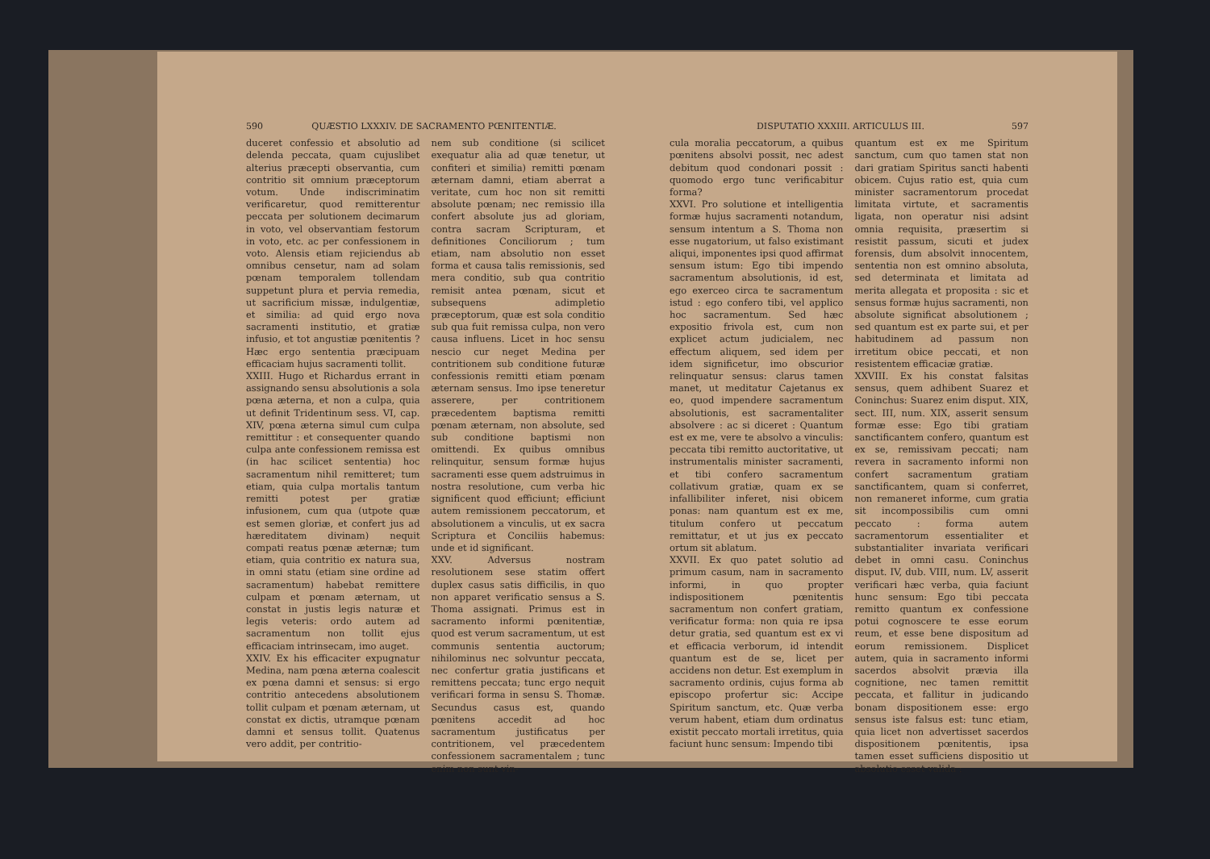590 QUÆSTIO LXXXIV. DE SACRAMENTO PŒNITENTIÆ.
duceret confessio et absolutio ad delenda peccata, quam cujuslibet alterius præcepti observantia, cum contritio sit omnium præceptorum votum. Unde indiscriminatim verificaretur, quod remitterentur peccata per solutionem decimarum in voto, vel observantiam festorum in voto, etc. ac per confessionem in voto. Alensis etiam rejiciendus ab omnibus censetur, nam ad solam pœnam temporalem tollendam suppetunt plura et pervia remedia, ut sacrificium missæ, indulgentiæ, et similia: ad quid ergo nova sacramenti institutio, et gratiæ infusio, et tot angustiæ pœnitentis ? Hæc ergo sententia præcipuam efficaciam hujus sacramenti tollit.
XXIII. Hugo et Richardus errant in assignando sensu absolutionis a sola pœna æterna, et non a culpa, quia ut definit Tridentinum sess. VI, cap. XIV, pœna æterna simul cum culpa remittitur : et consequenter quando culpa ante confessionem remissa est (in hac scilicet sententia) hoc sacramentum nihil remitteret; tum etiam, quia culpa mortalis tantum remitti potest per gratiæ infusionem, cum qua (utpote quæ est semen gloriæ, et confert jus ad hæreditatem divinam) nequit compati reatus pœnæ æternæ; tum etiam, quia contritio ex natura sua, in omni statu (etiam sine ordine ad sacramentum) habebat remittere culpam et pœnam æternam, ut constat in justis legis naturæ et legis veteris: ordo autem ad sacramentum non tollit ejus efficaciam intrinsecam, imo auget.
XXIV. Ex his efficaciter expugnatur Medina, nam pœna æterna coalescit ex pœna damni et sensus: si ergo contritio antecedens absolutionem tollit culpam et pœnam æternam, ut constat ex dictis, utramque pœnam damni et sensus tollit. Quatenus vero addit, per contritio-
nem sub conditione (si scilicet exequatur alia ad quæ tenetur, ut confiteri et similia) remitti pœnam æternam damni, etiam aberrat a veritate, cum hoc non sit remitti absolute pœnam; nec remissio illa confert absolute jus ad gloriam, contra sacram Scripturam, et definitiones Conciliorum ; tum etiam, nam absolutio non esset forma et causa talis remissionis, sed mera conditio, sub qua contritio remisit antea pœnam, sicut et subsequens adimpletio præceptorum, quæ est sola conditio sub qua fuit remissa culpa, non vero causa influens. Licet in hoc sensu nescio cur neget Medina per contritionem sub conditione futuræ confessionis remitti etiam pœnam æternam sensus. Imo ipse teneretur asserere, per contritionem præcedentem baptisma remitti pœnam æternam, non absolute, sed sub conditione baptismi non omittendi. Ex quibus omnibus relinquitur, sensum formæ hujus sacramenti esse quem adstruimus in nostra resolutione, cum verba hic significent quod efficiunt; efficiunt autem remissionem peccatorum, et absolutionem a vinculis, ut ex sacra Scriptura et Conciliis habemus: unde et id significant.
XXV. Adversus nostram resolutionem sese statim offert duplex casus satis difficilis, in quo non apparet verificatio sensus a S. Thoma assignati. Primus est in sacramento informi pœnitentiæ, quod est verum sacramentum, ut est communis sententia auctorum; nihilominus nec solvuntur peccata, nec confertur gratia justificans et remittens peccata; tunc ergo nequit verificari forma in sensu S. Thomæ. Secundus casus est, quando pœnitens accedit ad hoc sacramentum justificatus per contritionem, vel præcedentem confessionem sacramentalem ; tunc enim non sunt vin-
DISPUTATIO XXXIII. ARTICULUS III. 597
cula moralia peccatorum, a quibus pœnitens absolvi possit, nec adest debitum quod condonari possit : quomodo ergo tunc verificabitur forma?
XXVI. Pro solutione et intelligentia formæ hujus sacramenti notandum, sensum intentum a S. Thoma non esse nugatorium, ut falso existimant aliqui, imponentes ipsi quod affirmat sensum istum: Ego tibi impendo sacramentum absolutionis, id est, ego exerceo circa te sacramentum istud : ego confero tibi, vel applico hoc sacramentum. Sed hæc expositio frivola est, cum non explicet actum judicialem, nec effectum aliquem, sed idem per idem significetur, imo obscurior relinquatur sensus: clarus tamen manet, ut meditatur Cajetanus ex eo, quod impendere sacramentum absolutionis, est sacramentaliter absolvere : ac si diceret : Quantum est ex me, vere te absolvo a vinculis: peccata tibi remitto auctoritative, ut instrumentalis minister sacramenti, et tibi confero sacramentum collativum gratiæ, quam ex se infallibiliter inferet, nisi obicem ponas: nam quantum est ex me, titulum confero ut peccatum remittatur, et ut jus ex peccato ortum sit ablatum.
XXVII. Ex quo patet solutio ad primum casum, nam in sacramento informi, in quo propter indispositionem pœnitentis sacramentum non confert gratiam, verificatur forma: non quia re ipsa detur gratia, sed quantum est ex vi et efficacia verborum, id intendit quantum est de se, licet per accidens non detur. Est exemplum in sacramento ordinis, cujus forma ab episcopo profertur sic: Accipe Spiritum sanctum, etc. Quæ verba verum habent, etiam dum ordinatus existit peccato mortali irretitus, quia faciunt hunc sensum: Impendo tibi
quantum est ex me Spiritum sanctum, cum quo tamen stat non dari gratiam Spiritus sancti habenti obicem. Cujus ratio est, quia cum minister sacramentorum procedat limitata virtute, et sacramentis ligata, non operatur nisi adsint omnia requisita, præsertim si resistit passum, sicuti et judex forensis, dum absolvit innocentem, sententia non est omnino absoluta, sed determinata et limitata ad merita allegata et proposita : sic et sensus formæ hujus sacramenti, non absolute significat absolutionem ; sed quantum est ex parte sui, et per habitudinem ad passum non irretitum obice peccati, et non resistentem efficaciæ gratiæ.
XXVIII. Ex his constat falsitas sensus, quem adhibent Suarez et Coninchus: Suarez enim disput. XIX, sect. III, num. XIX, asserit sensum formæ esse: Ego tibi gratiam sanctificantem confero, quantum est ex se, remissivam peccati; nam revera in sacramento informi non confert sacramentum gratiam sanctificantem, quam si conferret, non remaneret informe, cum gratia sit incompossibilis cum omni peccato : forma autem sacramentorum essentialiter et substantialiter invariata verificari debet in omni casu. Coninchus disput. IV, dub. VIII, num. LV, asserit verificari hæc verba, quia faciunt hunc sensum: Ego tibi peccata remitto quantum ex confessione potui cognoscere te esse eorum reum, et esse bene dispositum ad eorum remissionem. Displicet autem, quia in sacramento informi sacerdos absolvit prævia illa cognitione, nec tamen remittit peccata, et fallitur in judicando bonam dispositionem esse: ergo sensus iste falsus est: tunc etiam, quia licet non advertisset sacerdos dispositionem pœnitentis, ipsa tamen esset sufficiens dispositio ut absolutio esset valida :